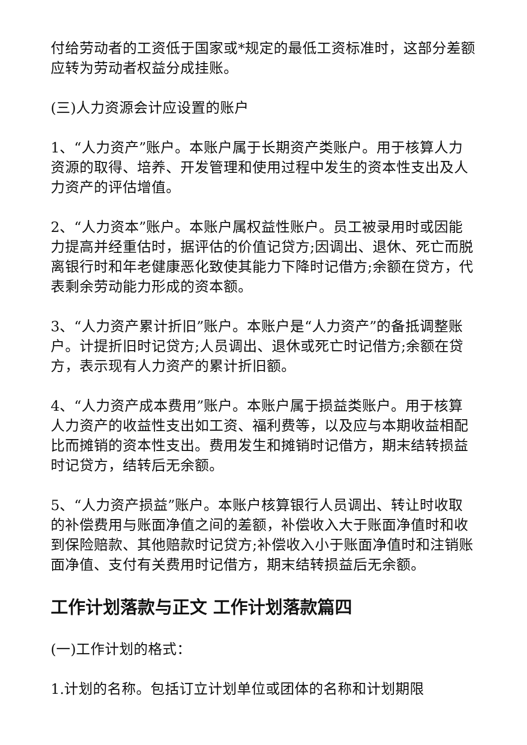付给劳动者的工资低于国家或*规定的最低工资标准时，这部分差额应转为劳动者权益分成挂账。
(三)人力资源会计应设置的账户
1、“人力资产”账户。本账户属于长期资产类账户。用于核算人力资源的取得、培养、开发管理和使用过程中发生的资本性支出及人力资产的评估增值。
2、“人力资本”账户。本账户属权益性账户。员工被录用时或因能力提高并经重估时，据评估的价值记贷方;因调出、退休、死亡而脱离银行时和年老健康恶化致使其能力下降时记借方;余额在贷方，代表剩余劳动能力形成的资本额。
3、“人力资产累计折旧”账户。本账户是“人力资产”的备抵调整账户。计提折旧时记贷方;人员调出、退休或死亡时记借方;余额在贷方，表示现有人力资产的累计折旧额。
4、“人力资产成本费用”账户。本账户属于损益类账户。用于核算人力资产的收益性支出如工资、福利费等，以及应与本期收益相配比而摊销的资本性支出。费用发生和摊销时记借方，期末结转损益时记贷方，结转后无余额。
5、“人力资产损益”账户。本账户核算银行人员调出、转让时收取的补偿费用与账面净值之间的差额，补偿收入大于账面净值时和收到保险赔款、其他赔款时记贷方;补偿收入小于账面净值时和注销账面净值、支付有关费用时记借方，期末结转损益后无余额。
工作计划落款与正文 工作计划落款篇四
(一)工作计划的格式：
1.计划的名称。包括订立计划单位或团体的名称和计划期限